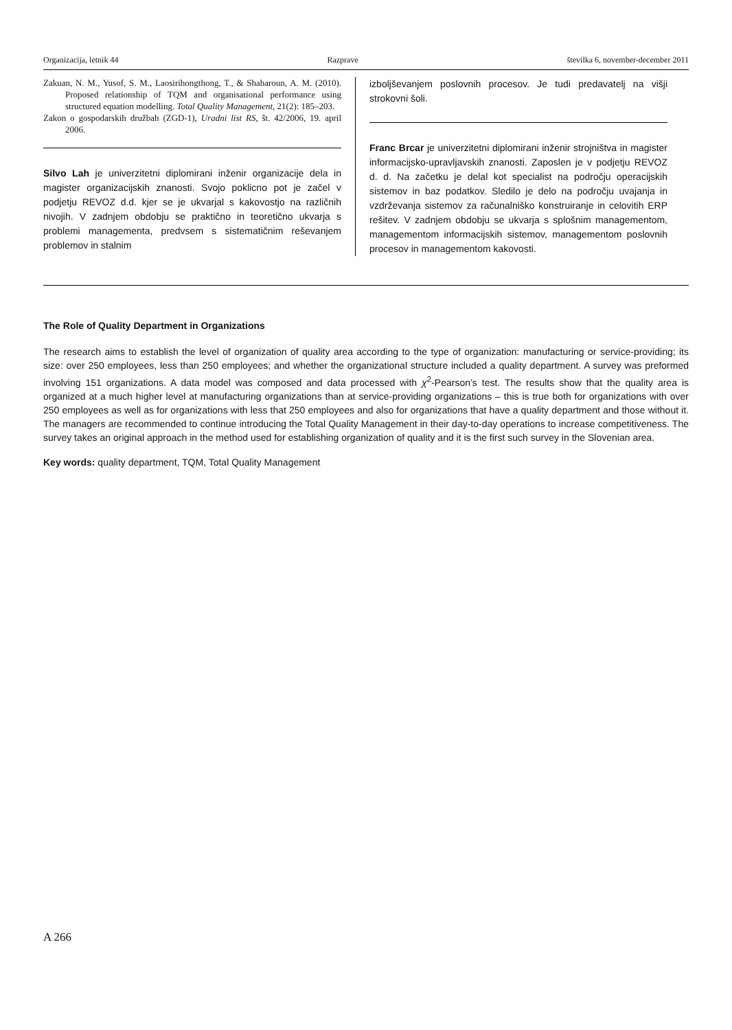Organizacija, letnik 44 Razprave številka 6, november-december 2011
Zakuan, N. M., Yusof, S. M., Laosirihongthong, T., & Shaharoun, A. M. (2010). Proposed relationship of TQM and organisational performance using structured equation modelling. Total Quality Management, 21(2): 185–203.
Zakon o gospodarskih družbah (ZGD-1), Uradni list RS, št. 42/2006, 19. april 2006.
Silvo Lah je univerzitetni diplomirani inženir organizacije dela in magister organizacijskih znanosti. Svojo poklicno pot je začel v podjetju REVOZ d.d. kjer se je ukvarjal s kakovostjo na različnih nivojih. V zadnjem obdobju se praktično in teoretično ukvarja s problemi managementa, predvsem s sistematičnim reševanjem problemov in stalnim
izboljševanjem poslovnih procesov. Je tudi predavatelj na višji strokovni šoli.
Franc Brcar je univerzitetni diplomirani inženir strojništva in magister informacijsko-upravljavskih znanosti. Zaposlen je v podjetju REVOZ d. d. Na začetku je delal kot specialist na področju operacijskih sistemov in baz podatkov. Sledilo je delo na področju uvajanja in vzdrževanja sistemov za računalniško konstruiranje in celovitih ERP rešitev. V zadnjem obdobju se ukvarja s splošnim managementom, managementom informacijskih sistemov, managementom poslovnih procesov in managementom kakovosti.
The Role of Quality Department in Organizations
The research aims to establish the level of organization of quality area according to the type of organization: manufacturing or service-providing; its size: over 250 employees, less than 250 employees; and whether the organizational structure included a quality department. A survey was preformed involving 151 organizations. A data model was composed and data processed with χ<sup>2</sup>-Pearson’s test. The results show that the quality area is organized at a much higher level at manufacturing organizations than at service-providing organizations – this is true both for organizations with over 250 employees as well as for organizations with less that 250 employees and also for organizations that have a quality department and those without it. The managers are recommended to continue introducing the Total Quality Management in their day-to-day operations to increase competitiveness. The survey takes an original approach in the method used for establishing organization of quality and it is the first such survey in the Slovenian area.
Key words: quality department, TQM, Total Quality Management
A 266